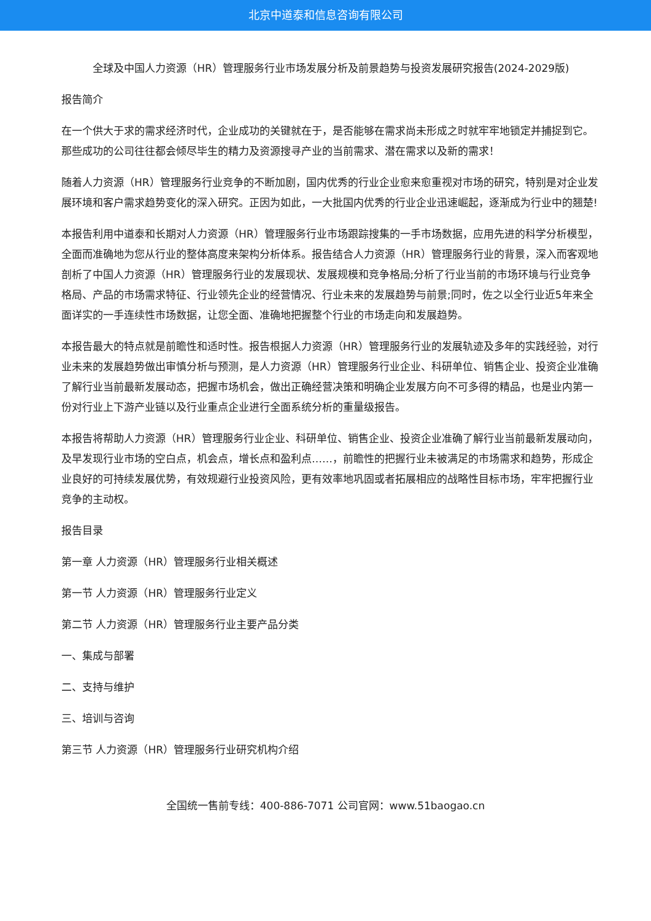北京中道泰和信息咨询有限公司
全球及中国人力资源（HR）管理服务行业市场发展分析及前景趋势与投资发展研究报告(2024-2029版)
报告简介
在一个供大于求的需求经济时代，企业成功的关键就在于，是否能够在需求尚未形成之时就牢牢地锁定并捕捉到它。那些成功的公司往往都会倾尽毕生的精力及资源搜寻产业的当前需求、潜在需求以及新的需求！
随着人力资源（HR）管理服务行业竞争的不断加剧，国内优秀的行业企业愈来愈重视对市场的研究，特别是对企业发展环境和客户需求趋势变化的深入研究。正因为如此，一大批国内优秀的行业企业迅速崛起，逐渐成为行业中的翘楚!
本报告利用中道泰和长期对人力资源（HR）管理服务行业市场跟踪搜集的一手市场数据，应用先进的科学分析模型，全面而准确地为您从行业的整体高度来架构分析体系。报告结合人力资源（HR）管理服务行业的背景，深入而客观地剖析了中国人力资源（HR）管理服务行业的发展现状、发展规模和竞争格局;分析了行业当前的市场环境与行业竞争格局、产品的市场需求特征、行业领先企业的经营情况、行业未来的发展趋势与前景;同时，佐之以全行业近5年来全面详实的一手连续性市场数据，让您全面、准确地把握整个行业的市场走向和发展趋势。
本报告最大的特点就是前瞻性和适时性。报告根据人力资源（HR）管理服务行业的发展轨迹及多年的实践经验，对行业未来的发展趋势做出审慎分析与预测，是人力资源（HR）管理服务行业企业、科研单位、销售企业、投资企业准确了解行业当前最新发展动态，把握市场机会，做出正确经营决策和明确企业发展方向不可多得的精品，也是业内第一份对行业上下游产业链以及行业重点企业进行全面系统分析的重量级报告。
本报告将帮助人力资源（HR）管理服务行业企业、科研单位、销售企业、投资企业准确了解行业当前最新发展动向，及早发现行业市场的空白点，机会点，增长点和盈利点……，前瞻性的把握行业未被满足的市场需求和趋势，形成企业良好的可持续发展优势，有效规避行业投资风险，更有效率地巩固或者拓展相应的战略性目标市场，牢牢把握行业竞争的主动权。
报告目录
第一章 人力资源（HR）管理服务行业相关概述
第一节 人力资源（HR）管理服务行业定义
第二节 人力资源（HR）管理服务行业主要产品分类
一、集成与部署
二、支持与维护
三、培训与咨询
第三节 人力资源（HR）管理服务行业研究机构介绍
全国统一售前专线：400-886-7071 公司官网：www.51baogao.cn